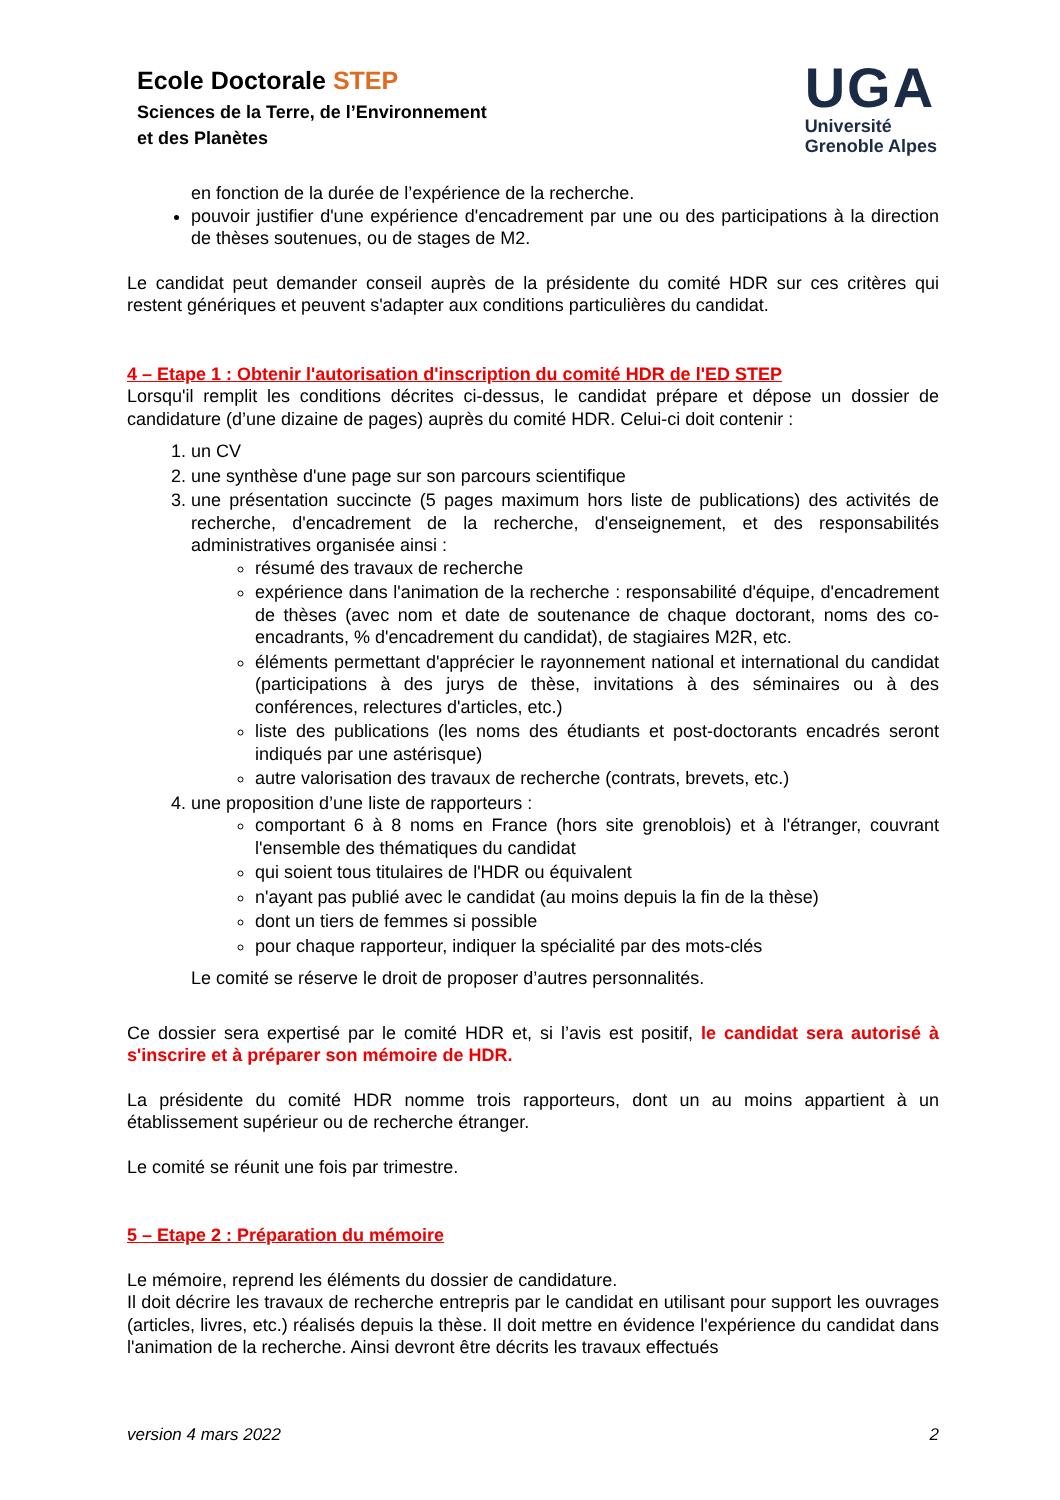Ecole Doctorale STEP
Sciences de la Terre, de l’Environnement
et des Planètes
UGA
Université
Grenoble Alpes
en fonction de la durée de l’expérience de la recherche.
pouvoir justifier d'une expérience d'encadrement par une ou des participations à la direction de thèses soutenues, ou de stages de M2.
Le candidat peut demander conseil auprès de la présidente du comité HDR sur ces critères qui restent génériques et peuvent s'adapter aux conditions particulières du candidat.
4 – Etape 1 : Obtenir l'autorisation d'inscription du comité HDR de l'ED STEP
Lorsqu'il remplit les conditions décrites ci-dessus, le candidat prépare et dépose un dossier de candidature (d’une dizaine de pages) auprès du comité HDR. Celui-ci doit contenir :
1. un CV
2. une synthèse d'une page sur son parcours scientifique
3. une présentation succincte (5 pages maximum hors liste de publications) des activités de recherche, d'encadrement de la recherche, d'enseignement, et des responsabilités administratives organisée ainsi :
résumé des travaux de recherche
expérience dans l'animation de la recherche : responsabilité d'équipe, d'encadrement de thèses (avec nom et date de soutenance de chaque doctorant, noms des co-encadrants, % d'encadrement du candidat), de stagiaires M2R, etc.
éléments permettant d'apprécier le rayonnement national et international du candidat (participations à des jurys de thèse, invitations à des séminaires ou à des conférences, relectures d'articles, etc.)
liste des publications (les noms des étudiants et post-doctorants encadrés seront indiqués par une astérisque)
autre valorisation des travaux de recherche (contrats, brevets, etc.)
4. une proposition d’une liste de rapporteurs :
comportant 6 à 8 noms en France (hors site grenoblois) et à l'étranger, couvrant l'ensemble des thématiques du candidat
qui soient tous titulaires de l'HDR ou équivalent
n'ayant pas publié avec le candidat (au moins depuis la fin de la thèse)
dont un tiers de femmes si possible
pour chaque rapporteur, indiquer la spécialité par des mots-clés
Le comité se réserve le droit de proposer d’autres personnalités.
Ce dossier sera expertisé par le comité HDR et, si l’avis est positif, le candidat sera autorisé à s'inscrire et à préparer son mémoire de HDR.
La présidente du comité HDR nomme trois rapporteurs, dont un au moins appartient à un établissement supérieur ou de recherche étranger.
Le comité se réunit une fois par trimestre.
5 – Etape 2 : Préparation du mémoire
Le mémoire, reprend les éléments du dossier de candidature.
Il doit décrire les travaux de recherche entrepris par le candidat en utilisant pour support les ouvrages (articles, livres, etc.) réalisés depuis la thèse. Il doit mettre en évidence l'expérience du candidat dans l'animation de la recherche. Ainsi devront être décrits les travaux effectués
version 4 mars 2022 2